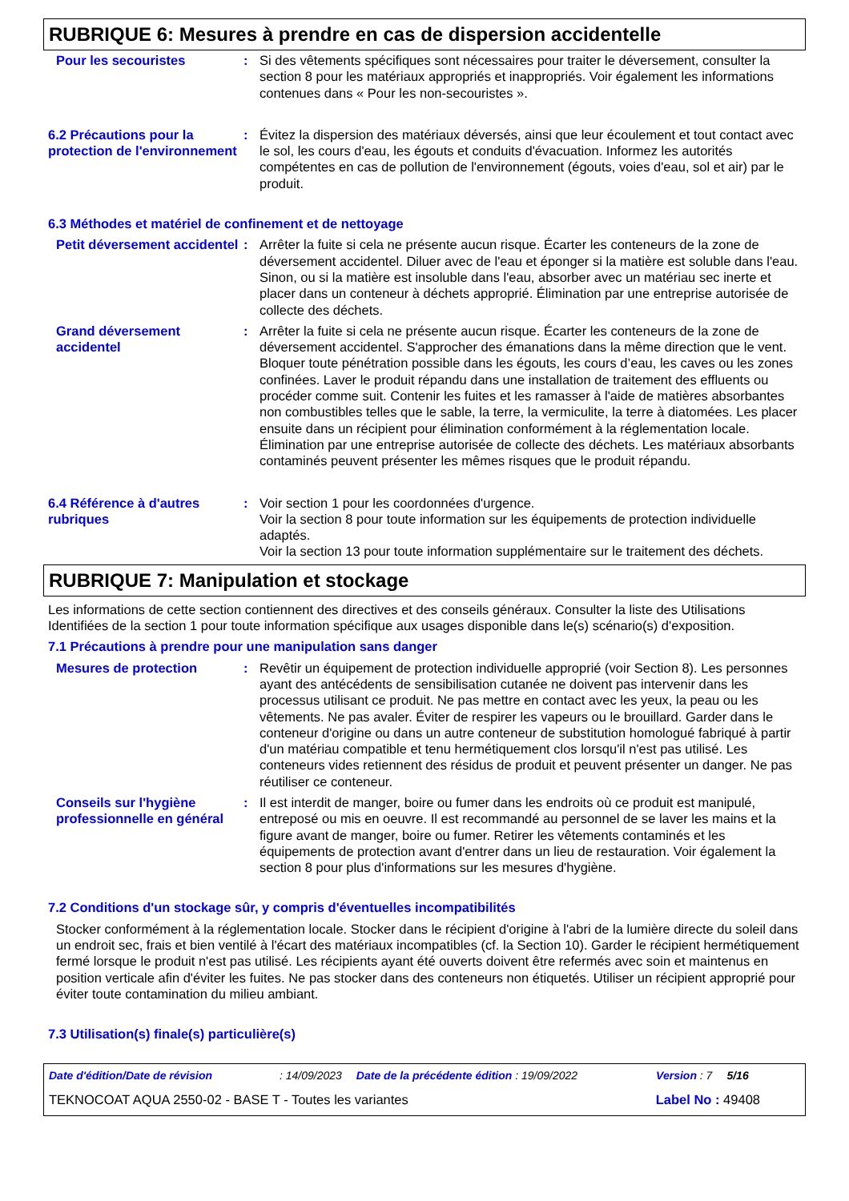RUBRIQUE 6: Mesures à prendre en cas de dispersion accidentelle
Pour les secouristes : Si des vêtements spécifiques sont nécessaires pour traiter le déversement, consulter la section 8 pour les matériaux appropriés et inappropriés. Voir également les informations contenues dans « Pour les non-secouristes ».
6.2 Précautions pour la protection de l'environnement
: Évitez la dispersion des matériaux déversés, ainsi que leur écoulement et tout contact avec le sol, les cours d'eau, les égouts et conduits d'évacuation. Informez les autorités compétentes en cas de pollution de l'environnement (égouts, voies d'eau, sol et air) par le produit.
6.3 Méthodes et matériel de confinement et de nettoyage
Petit déversement accidentel
: Arrêter la fuite si cela ne présente aucun risque. Écarter les conteneurs de la zone de déversement accidentel. Diluer avec de l'eau et éponger si la matière est soluble dans l'eau. Sinon, ou si la matière est insoluble dans l'eau, absorber avec un matériau sec inerte et placer dans un conteneur à déchets approprié. Élimination par une entreprise autorisée de collecte des déchets.
Grand déversement accidentel
: Arrêter la fuite si cela ne présente aucun risque. Écarter les conteneurs de la zone de déversement accidentel. S'approcher des émanations dans la même direction que le vent. Bloquer toute pénétration possible dans les égouts, les cours d’eau, les caves ou les zones confinées. Laver le produit répandu dans une installation de traitement des effluents ou procéder comme suit. Contenir les fuites et les ramasser à l'aide de matières absorbantes non combustibles telles que le sable, la terre, la vermiculite, la terre à diatomées. Les placer ensuite dans un récipient pour élimination conformément à la réglementation locale. Élimination par une entreprise autorisée de collecte des déchets. Les matériaux absorbants contaminés peuvent présenter les mêmes risques que le produit répandu.
6.4 Référence à d'autres rubriques
: Voir section 1 pour les coordonnées d'urgence.
Voir la section 8 pour toute information sur les équipements de protection individuelle adaptés.
Voir la section 13 pour toute information supplémentaire sur le traitement des déchets.
RUBRIQUE 7: Manipulation et stockage
Les informations de cette section contiennent des directives et des conseils généraux. Consulter la liste des Utilisations Identifiées de la section 1 pour toute information spécifique aux usages disponible dans le(s) scénario(s) d'exposition.
7.1 Précautions à prendre pour une manipulation sans danger
Mesures de protection : Revêtir un équipement de protection individuelle approprié (voir Section 8). Les personnes ayant des antécédents de sensibilisation cutanée ne doivent pas intervenir dans les processus utilisant ce produit. Ne pas mettre en contact avec les yeux, la peau ou les vêtements. Ne pas avaler. Éviter de respirer les vapeurs ou le brouillard. Garder dans le conteneur d'origine ou dans un autre conteneur de substitution homologué fabriqué à partir d'un matériau compatible et tenu hermétiquement clos lorsqu'il n'est pas utilisé. Les conteneurs vides retiennent des résidus de produit et peuvent présenter un danger. Ne pas réutiliser ce conteneur.
Conseils sur l'hygiène professionnelle en général
: Il est interdit de manger, boire ou fumer dans les endroits où ce produit est manipulé, entreposé ou mis en oeuvre. Il est recommandé au personnel de se laver les mains et la figure avant de manger, boire ou fumer. Retirer les vêtements contaminés et les équipements de protection avant d'entrer dans un lieu de restauration. Voir également la section 8 pour plus d'informations sur les mesures d'hygiène.
7.2 Conditions d'un stockage sûr, y compris d'éventuelles incompatibilités
Stocker conformément à la réglementation locale. Stocker dans le récipient d'origine à l'abri de la lumière directe du soleil dans un endroit sec, frais et bien ventilé à l'écart des matériaux incompatibles (cf. la Section 10). Garder le récipient hermétiquement fermé lorsque le produit n'est pas utilisé. Les récipients ayant été ouverts doivent être refermés avec soin et maintenus en position verticale afin d'éviter les fuites. Ne pas stocker dans des conteneurs non étiquetés. Utiliser un récipient approprié pour éviter toute contamination du milieu ambiant.
7.3 Utilisation(s) finale(s) particulière(s)
Date d'édition/Date de révision: 14/09/2023 Date de la précédente édition : 19/09/2022 Version : 7 5/16
TEKNOCOAT AQUA 2550-02 - BASE T - Toutes les variantes Label No : 49408